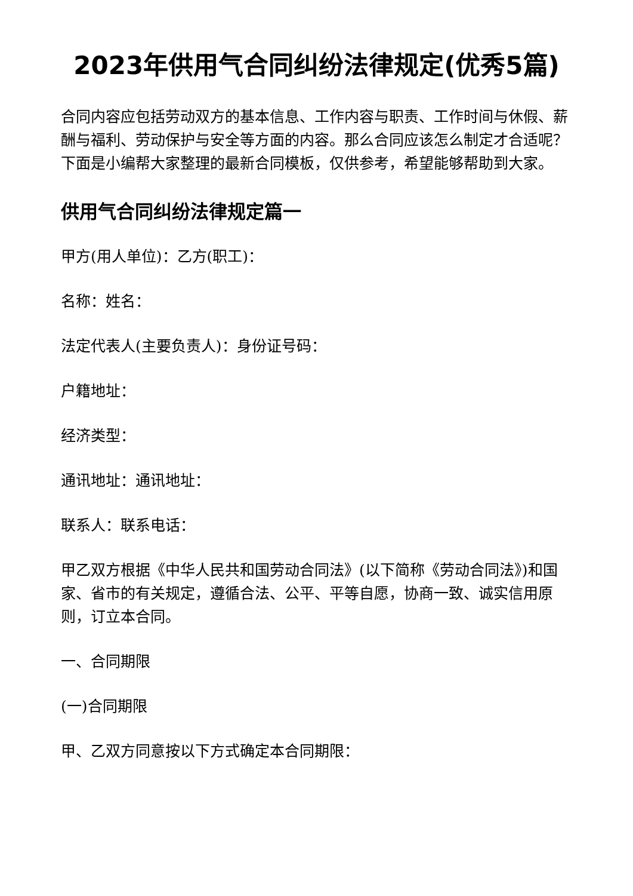2023年供用气合同纠纷法律规定(优秀5篇)
合同内容应包括劳动双方的基本信息、工作内容与职责、工作时间与休假、薪酬与福利、劳动保护与安全等方面的内容。那么合同应该怎么制定才合适呢？下面是小编帮大家整理的最新合同模板，仅供参考，希望能够帮助到大家。
供用气合同纠纷法律规定篇一
甲方(用人单位)：乙方(职工)：
名称：姓名：
法定代表人(主要负责人)：身份证号码：
户籍地址：
经济类型：
通讯地址：通讯地址：
联系人：联系电话：
甲乙双方根据《中华人民共和国劳动合同法》(以下简称《劳动合同法》)和国家、省市的有关规定，遵循合法、公平、平等自愿，协商一致、诚实信用原则，订立本合同。
一、合同期限
(一)合同期限
甲、乙双方同意按以下方式确定本合同期限：